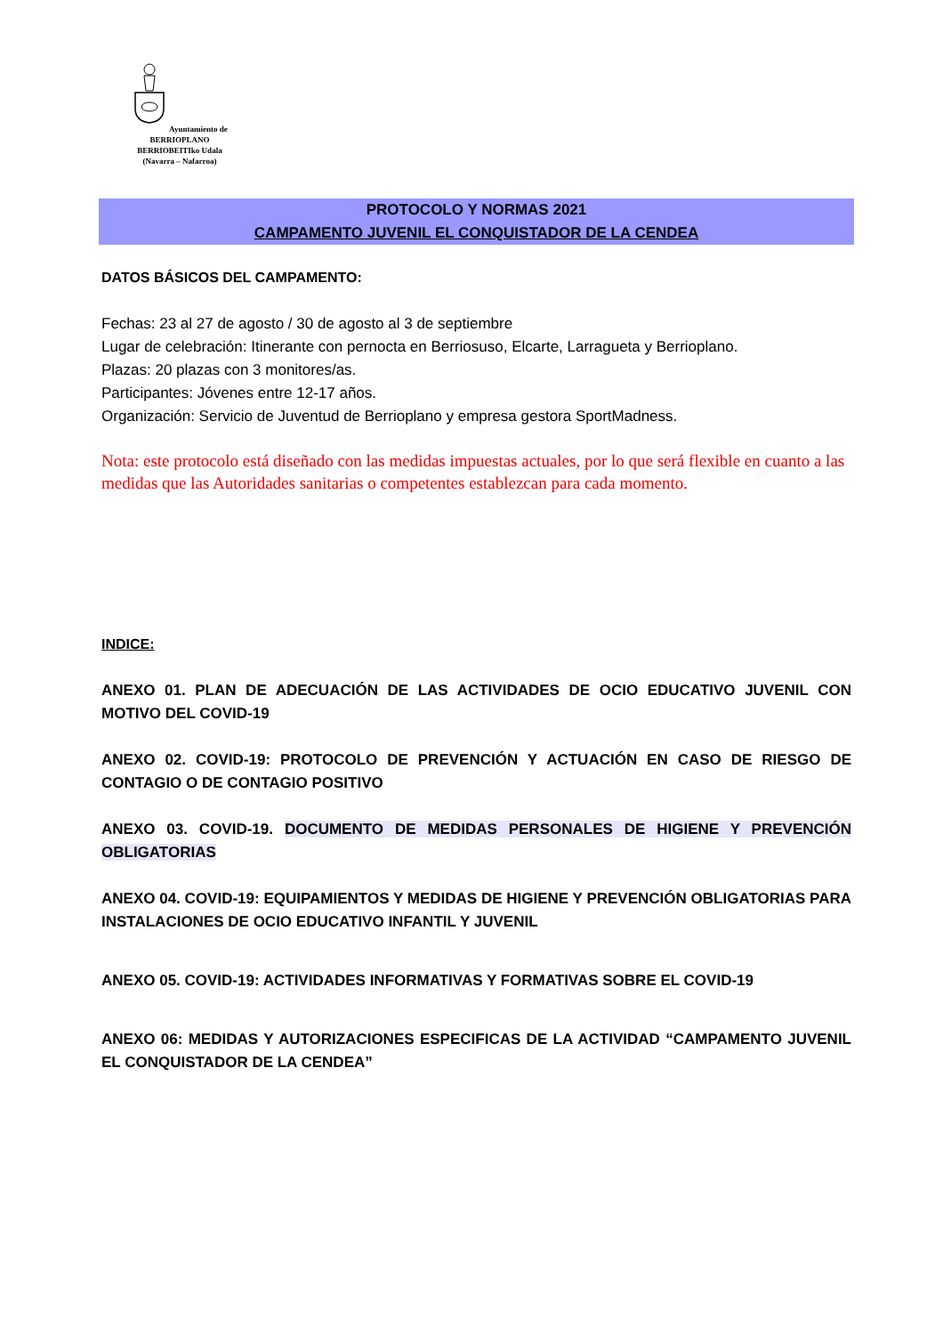Ayuntamiento de BERRIOPLANO
BERRIOBEITIko Udala
(Navarra – Nafarroa)
PROTOCOLO Y NORMAS 2021
CAMPAMENTO JUVENIL EL CONQUISTADOR DE LA CENDEA
DATOS BÁSICOS DEL CAMPAMENTO:
Fechas: 23 al 27 de agosto / 30 de agosto al 3 de septiembre
Lugar de celebración: Itinerante con pernocta en Berriosuso, Elcarte, Larragueta y Berrioplano.
Plazas: 20 plazas con 3 monitores/as.
Participantes: Jóvenes entre 12-17 años.
Organización: Servicio de Juventud de Berrioplano y empresa gestora SportMadness.
Nota: este protocolo está diseñado con las medidas impuestas actuales, por lo que será flexible en cuanto a las medidas que las Autoridades sanitarias o competentes establezcan para cada momento.
INDICE:
ANEXO 01. PLAN DE ADECUACIÓN DE LAS ACTIVIDADES DE OCIO EDUCATIVO JUVENIL CON MOTIVO DEL COVID-19
ANEXO 02. COVID-19: PROTOCOLO DE PREVENCIÓN Y ACTUACIÓN EN CASO DE RIESGO DE CONTAGIO O DE CONTAGIO POSITIVO
ANEXO 03. COVID-19. DOCUMENTO DE MEDIDAS PERSONALES DE HIGIENE Y PREVENCIÓN OBLIGATORIAS
ANEXO 04. COVID-19: EQUIPAMIENTOS Y MEDIDAS DE HIGIENE Y PREVENCIÓN OBLIGATORIAS PARA INSTALACIONES DE OCIO EDUCATIVO INFANTIL Y JUVENIL
ANEXO 05. COVID-19: ACTIVIDADES INFORMATIVAS Y FORMATIVAS SOBRE EL COVID-19
ANEXO 06: MEDIDAS Y AUTORIZACIONES ESPECIFICAS DE LA ACTIVIDAD “CAMPAMENTO JUVENIL EL CONQUISTADOR DE LA CENDEA”